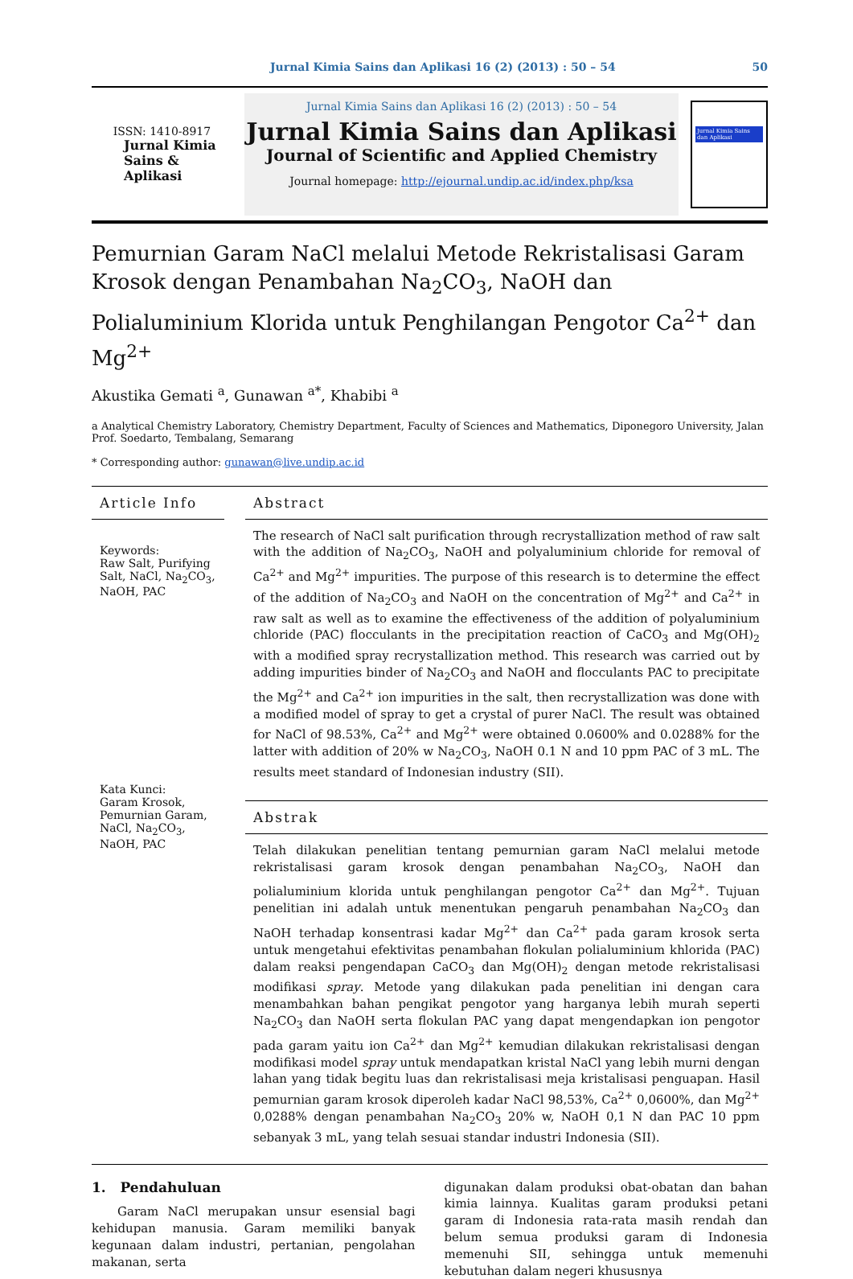Jurnal Kimia Sains dan Aplikasi 16 (2) (2013) : 50 – 54 50
ISSN: 1410-8917
Jurnal Kimia
Sains &
Aplikasi
Jurnal Kimia Sains dan Aplikasi 16 (2) (2013) : 50 – 54
Jurnal Kimia Sains dan Aplikasi
Journal of Scientific and Applied Chemistry
Journal homepage: http://ejournal.undip.ac.id/index.php/ksa
Jurnal Kimia Sains dan Aplikasi
Pemurnian Garam NaCl melalui Metode Rekristalisasi Garam Krosok dengan Penambahan Na<sub>2</sub>CO<sub>3</sub>, NaOH dan Polialuminium Klorida untuk Penghilangan Pengotor Ca<sup>2+</sup> dan Mg<sup>2+</sup>
Akustika Gemati <sup>a</sup>, Gunawan <sup>a*</sup>, Khabibi <sup>a</sup>
a Analytical Chemistry Laboratory, Chemistry Department, Faculty of Sciences and Mathematics, Diponegoro University, Jalan Prof. Soedarto, Tembalang, Semarang
* Corresponding author: gunawan@live.undip.ac.id
Article Info
Keywords:
Raw Salt, Purifying Salt, NaCl, Na<sub>2</sub>CO<sub>3</sub>, NaOH, PAC
Kata Kunci:
Garam Krosok, Pemurnian Garam, NaCl, Na<sub>2</sub>CO<sub>3</sub>, NaOH, PAC
Abstract
The research of NaCl salt purification through recrystallization method of raw salt with the addition of Na<sub>2</sub>CO<sub>3</sub>, NaOH and polyaluminium chloride for removal of Ca<sup>2+</sup> and Mg<sup>2+</sup> impurities. The purpose of this research is to determine the effect of the addition of Na<sub>2</sub>CO<sub>3</sub> and NaOH on the concentration of Mg<sup>2+</sup> and Ca<sup>2+</sup> in raw salt as well as to examine the effectiveness of the addition of polyaluminium chloride (PAC) flocculants in the precipitation reaction of CaCO<sub>3</sub> and Mg(OH)<sub>2</sub> with a modified spray recrystallization method. This research was carried out by adding impurities binder of Na<sub>2</sub>CO<sub>3</sub> and NaOH and flocculants PAC to precipitate the Mg<sup>2+</sup> and Ca<sup>2+</sup> ion impurities in the salt, then recrystallization was done with a modified model of spray to get a crystal of purer NaCl. The result was obtained for NaCl of 98.53%, Ca<sup>2+</sup> and Mg<sup>2+</sup> were obtained 0.0600% and 0.0288% for the latter with addition of 20% w Na<sub>2</sub>CO<sub>3</sub>, NaOH 0.1 N and 10 ppm PAC of 3 mL. The results meet standard of Indonesian industry (SII).
Abstrak
Telah dilakukan penelitian tentang pemurnian garam NaCl melalui metode rekristalisasi garam krosok dengan penambahan Na<sub>2</sub>CO<sub>3</sub>, NaOH dan polialuminium klorida untuk penghilangan pengotor Ca<sup>2+</sup> dan Mg<sup>2+</sup>. Tujuan penelitian ini adalah untuk menentukan pengaruh penambahan Na<sub>2</sub>CO<sub>3</sub> dan NaOH terhadap konsentrasi kadar Mg<sup>2+</sup> dan Ca<sup>2+</sup> pada garam krosok serta untuk mengetahui efektivitas penambahan flokulan polialuminium khlorida (PAC) dalam reaksi pengendapan CaCO<sub>3</sub> dan Mg(OH)<sub>2</sub> dengan metode rekristalisasi modifikasi spray. Metode yang dilakukan pada penelitian ini dengan cara menambahkan bahan pengikat pengotor yang harganya lebih murah seperti Na<sub>2</sub>CO<sub>3</sub> dan NaOH serta flokulan PAC yang dapat mengendapkan ion pengotor pada garam yaitu ion Ca<sup>2+</sup> dan Mg<sup>2+</sup> kemudian dilakukan rekristalisasi dengan modifikasi model spray untuk mendapatkan kristal NaCl yang lebih murni dengan lahan yang tidak begitu luas dan rekristalisasi meja kristalisasi penguapan. Hasil pemurnian garam krosok diperoleh kadar NaCl 98,53%, Ca<sup>2+</sup> 0,0600%, dan Mg<sup>2+</sup> 0,0288% dengan penambahan Na<sub>2</sub>CO<sub>3</sub> 20% w, NaOH 0,1 N dan PAC 10 ppm sebanyak 3 mL, yang telah sesuai standar industri Indonesia (SII).
1. Pendahuluan
Garam NaCl merupakan unsur esensial bagi kehidupan manusia. Garam memiliki banyak kegunaan dalam industri, pertanian, pengolahan makanan, serta
digunakan dalam produksi obat-obatan dan bahan kimia lainnya. Kualitas garam produksi petani garam di Indonesia rata-rata masih rendah dan belum semua produksi garam di Indonesia memenuhi SII, sehingga untuk memenuhi kebutuhan dalam negeri khususnya